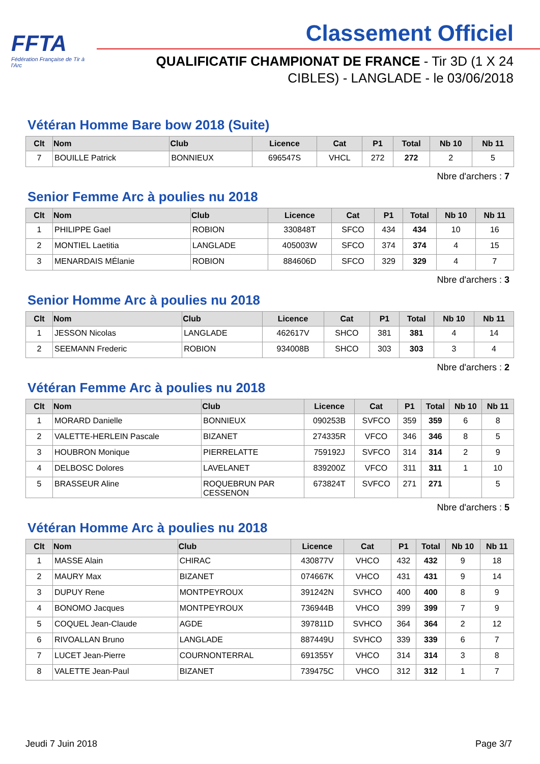FFTA
Fédération Française de Tir à l'Arc
Classement Officiel
QUALIFICATIF CHAMPIONAT DE FRANCE - Tir 3D (1 X 24 CIBLES) - LANGLADE - le 03/06/2018
Vétéran Homme Bare bow 2018 (Suite)
| Clt | Nom | Club | Licence | Cat | P1 | Total | Nb 10 | Nb 11 |
| --- | --- | --- | --- | --- | --- | --- | --- | --- |
| 7 | BOUILLE Patrick | BONNIEUX | 696547S | VHCL | 272 | 272 | 2 | 5 |
Nbre d'archers : 7
Senior Femme Arc à poulies nu 2018
| Clt | Nom | Club | Licence | Cat | P1 | Total | Nb 10 | Nb 11 |
| --- | --- | --- | --- | --- | --- | --- | --- | --- |
| 1 | PHILIPPE Gael | ROBION | 330848T | SFCO | 434 | 434 | 10 | 16 |
| 2 | MONTIEL Laetitia | LANGLADE | 405003W | SFCO | 374 | 374 | 4 | 15 |
| 3 | MENARDAIS MÉlanie | ROBION | 884606D | SFCO | 329 | 329 | 4 | 7 |
Nbre d'archers : 3
Senior Homme Arc à poulies nu 2018
| Clt | Nom | Club | Licence | Cat | P1 | Total | Nb 10 | Nb 11 |
| --- | --- | --- | --- | --- | --- | --- | --- | --- |
| 1 | JESSON Nicolas | LANGLADE | 462617V | SHCO | 381 | 381 | 4 | 14 |
| 2 | SEEMANN Frederic | ROBION | 934008B | SHCO | 303 | 303 | 3 | 4 |
Nbre d'archers : 2
Vétéran Femme Arc à poulies nu 2018
| Clt | Nom | Club | Licence | Cat | P1 | Total | Nb 10 | Nb 11 |
| --- | --- | --- | --- | --- | --- | --- | --- | --- |
| 1 | MORARD Danielle | BONNIEUX | 090253B | SVFCO | 359 | 359 | 6 | 8 |
| 2 | VALETTE-HERLEIN Pascale | BIZANET | 274335R | VFCO | 346 | 346 | 8 | 5 |
| 3 | HOUBRON Monique | PIERRELATTE | 759192J | SVFCO | 314 | 314 | 2 | 9 |
| 4 | DELBOSC Dolores | LAVELANET | 839200Z | VFCO | 311 | 311 | 1 | 10 |
| 5 | BRASSEUR Aline | ROQUEBRUN PAR CESSENON | 673824T | SVFCO | 271 | 271 | | 5 |
Nbre d'archers : 5
Vétéran Homme Arc à poulies nu 2018
| Clt | Nom | Club | Licence | Cat | P1 | Total | Nb 10 | Nb 11 |
| --- | --- | --- | --- | --- | --- | --- | --- | --- |
| 1 | MASSE Alain | CHIRAC | 430877V | VHCO | 432 | 432 | 9 | 18 |
| 2 | MAURY Max | BIZANET | 074667K | VHCO | 431 | 431 | 9 | 14 |
| 3 | DUPUY Rene | MONTPEYROUX | 391242N | SVHCO | 400 | 400 | 8 | 9 |
| 4 | BONOMO Jacques | MONTPEYROUX | 736944B | VHCO | 399 | 399 | 7 | 9 |
| 5 | COQUEL Jean-Claude | AGDE | 397811D | SVHCO | 364 | 364 | 2 | 12 |
| 6 | RIVOALLAN Bruno | LANGLADE | 887449U | SVHCO | 339 | 339 | 6 | 7 |
| 7 | LUCET Jean-Pierre | COURNONTERRAL | 691355Y | VHCO | 314 | 314 | 3 | 8 |
| 8 | VALETTE Jean-Paul | BIZANET | 739475C | VHCO | 312 | 312 | 1 | 7 |
Jeudi 7 Juin 2018 Page 3/7